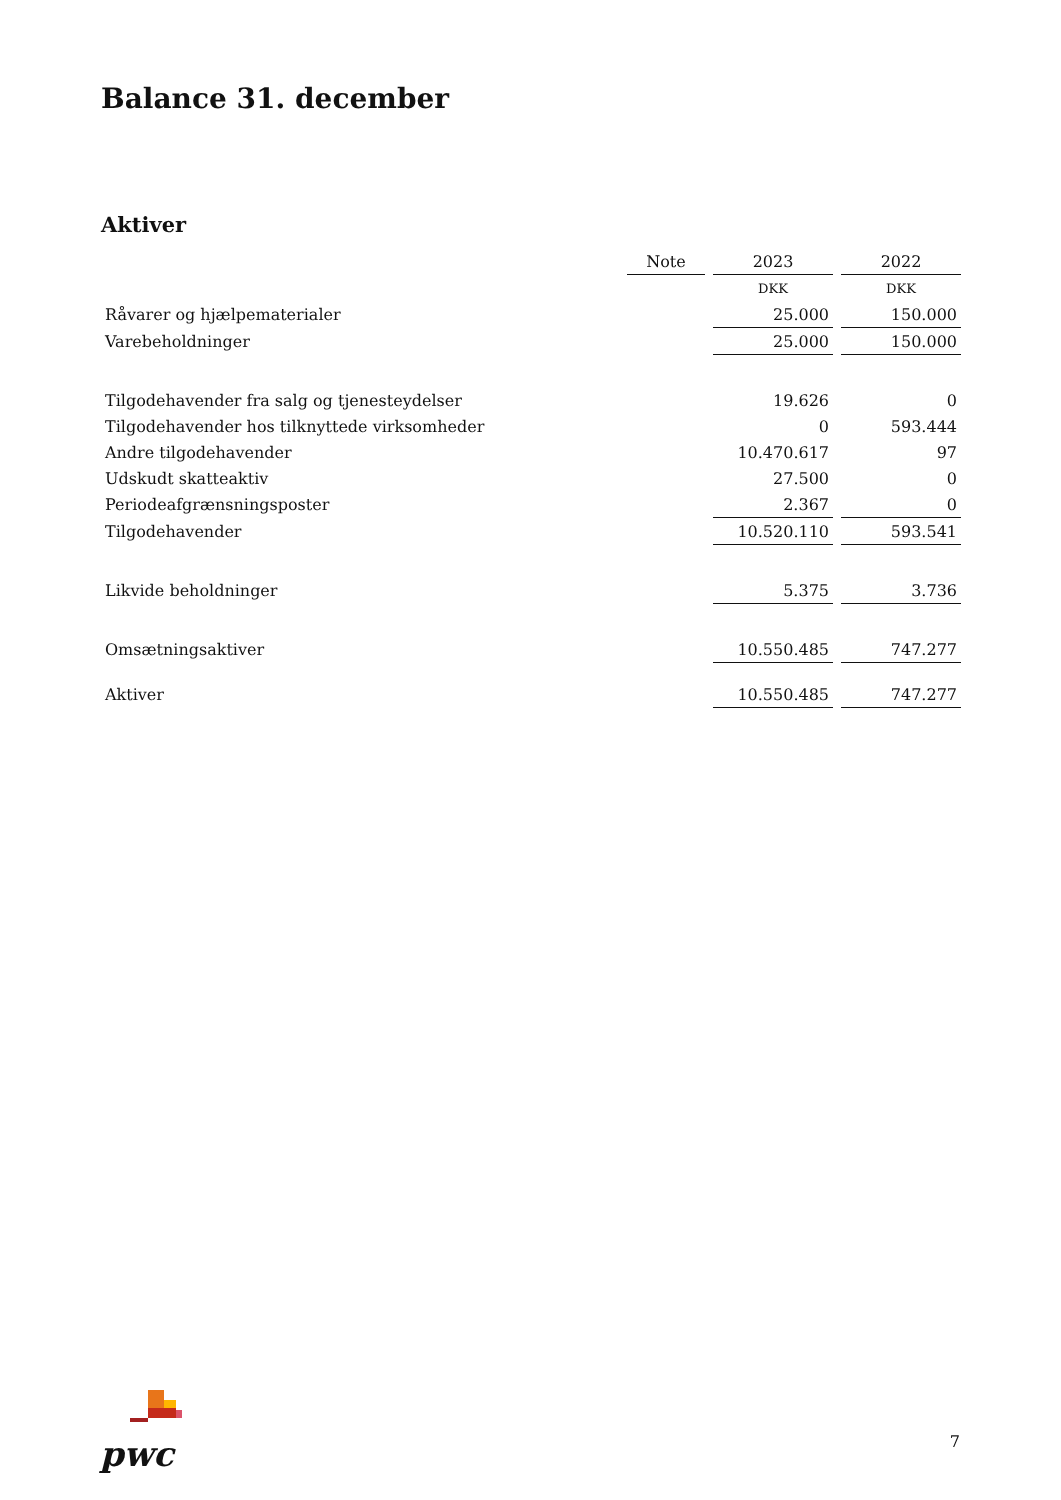Balance 31. december
Aktiver
| | Note | 2023 | 2022 |
| --- | --- | --- | --- |
| | | DKK | DKK |
| Råvarer og hjælpematerialer | | 25.000 | 150.000 |
| Varebeholdninger | | 25.000 | 150.000 |
| Tilgodehavender fra salg og tjenesteydelser | | 19.626 | 0 |
| Tilgodehavender hos tilknyttede virksomheder | | 0 | 593.444 |
| Andre tilgodehavender | | 10.470.617 | 97 |
| Udskudt skatteaktiv | | 27.500 | 0 |
| Periodeafgrænsningsposter | | 2.367 | 0 |
| Tilgodehavender | | 10.520.110 | 593.541 |
| Likvide beholdninger | | 5.375 | 3.736 |
| Omsætningsaktiver | | 10.550.485 | 747.277 |
| Aktiver | | 10.550.485 | 747.277 |
pwc
7